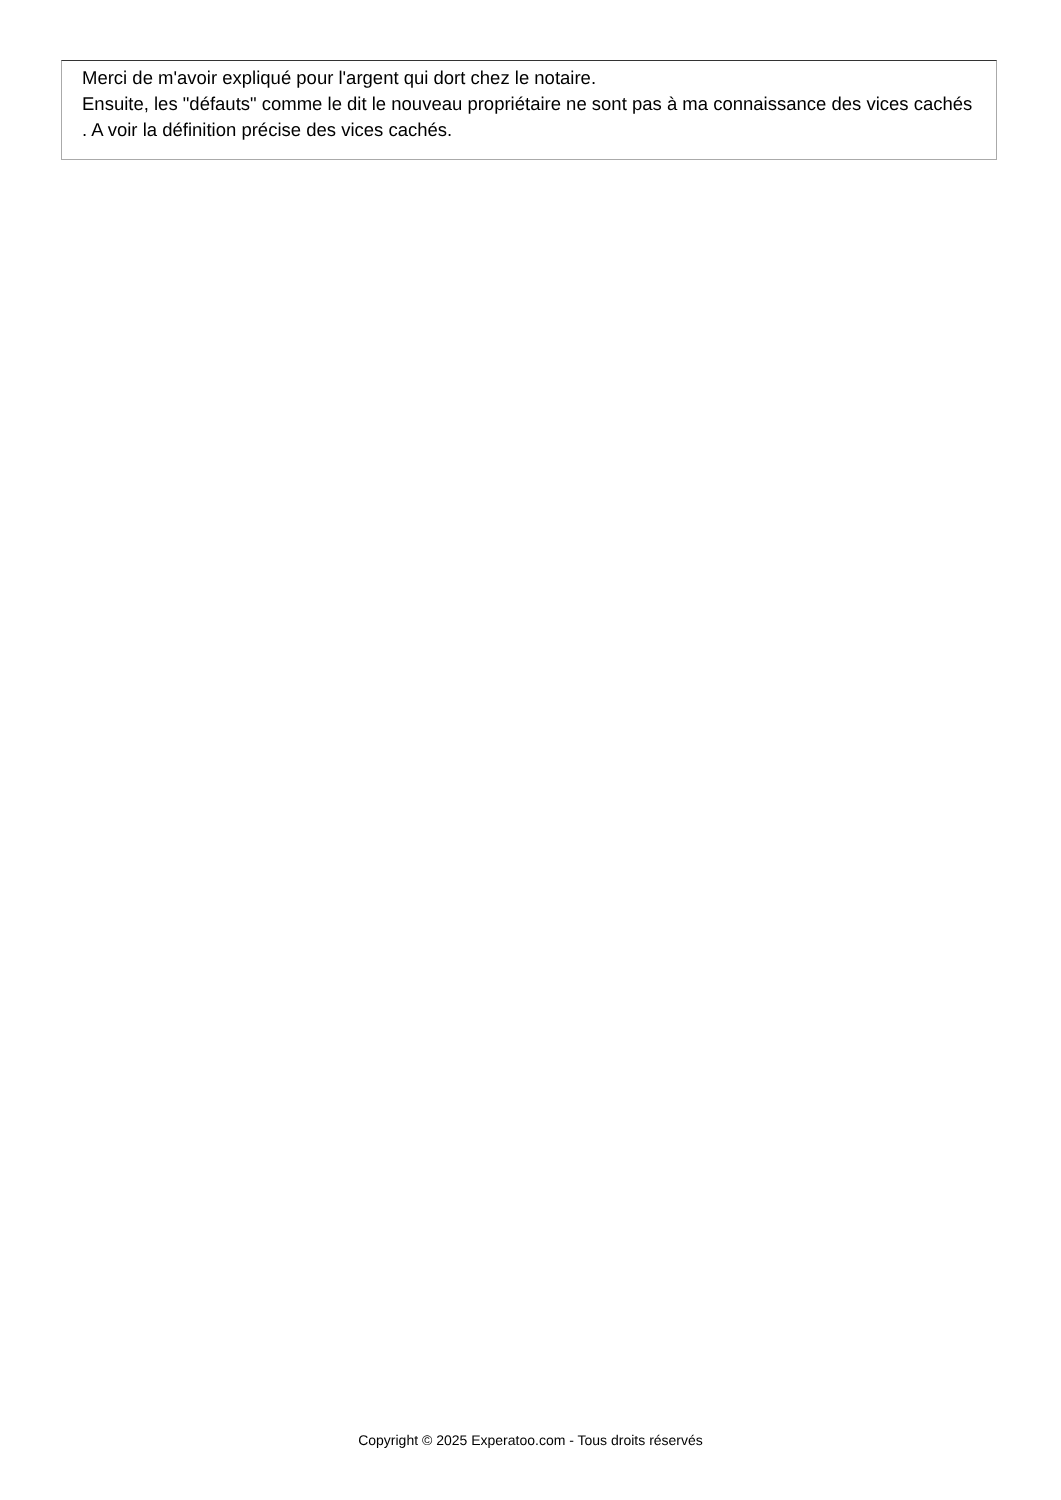Merci de m'avoir expliqué pour l'argent qui dort chez le notaire.
Ensuite, les "défauts" comme le dit le nouveau propriétaire ne sont pas à ma connaissance des vices cachés . A voir la définition précise des vices cachés.
Copyright © 2025 Experatoo.com - Tous droits réservés